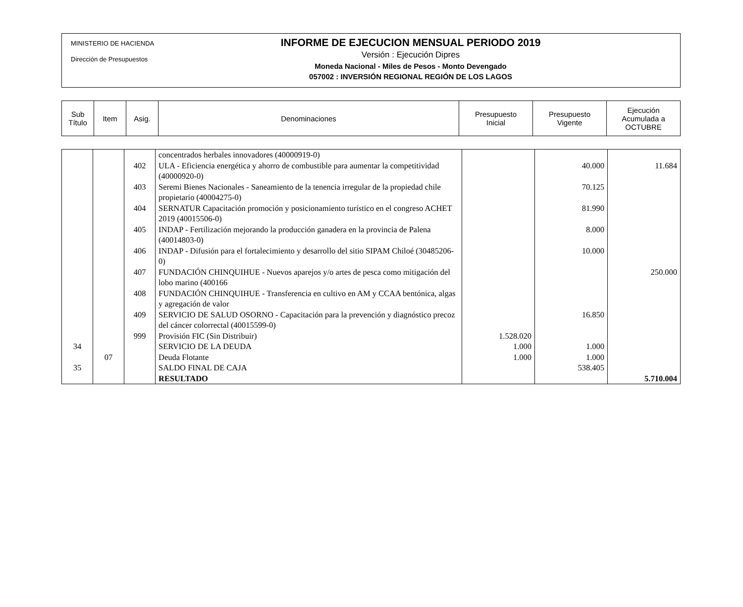MINISTERIO DE HACIENDA
Dirección de Presupuestos
INFORME DE EJECUCION MENSUAL PERIODO 2019
Versión : Ejecución Dipres
Moneda Nacional - Miles de Pesos - Monto Devengado
057002 : INVERSIÓN REGIONAL REGIÓN DE LOS LAGOS
| Sub Título | Item | Asig. | Denominaciones | Presupuesto Inicial | Presupuesto Vigente | Ejecución Acumulada a OCTUBRE |
| | | | concentrados herbales innovadores (40000919-0) | | | |
| | | 402 | ULA - Eficiencia energética y ahorro de combustible para aumentar la competitividad (40000920-0) | | 40.000 | 11.684 |
| | | 403 | Seremi Bienes Nacionales - Saneamiento de la tenencia irregular de la propiedad chile propietario (40004275-0) | | 70.125 | |
| | | 404 | SERNATUR Capacitación promoción y posicionamiento turístico en el congreso ACHET 2019 (40015506-0) | | 81.990 | |
| | | 405 | INDAP - Fertilización mejorando la producción ganadera en la provincia de Palena (40014803-0) | | 8.000 | |
| | | 406 | INDAP - Difusión para el fortalecimiento y desarrollo del sitio SIPAM Chiloé (30485206-0) | | 10.000 | |
| | | 407 | FUNDACIÓN CHINQUIHUE - Nuevos aparejos y/o artes de pesca como mitigación del lobo marino (400166 | | | 250.000 |
| | | 408 | FUNDACIÓN CHINQUIHUE - Transferencia en cultivo en AM y CCAA bentónica, algas y agregación de valor | | | |
| | | 409 | SERVICIO DE SALUD OSORNO - Capacitación para la prevención y diagnóstico precoz del cáncer colorrectal (40015599-0) | | 16.850 | |
| | | 999 | Provisión FIC (Sin Distribuir) | 1.528.020 | | |
| 34 | | | SERVICIO DE LA DEUDA | 1.000 | 1.000 | |
| | 07 | | Deuda Flotante | 1.000 | 1.000 | |
| 35 | | | SALDO FINAL DE CAJA | | 538.405 | |
| | | | RESULTADO | | | 5.710.004 |